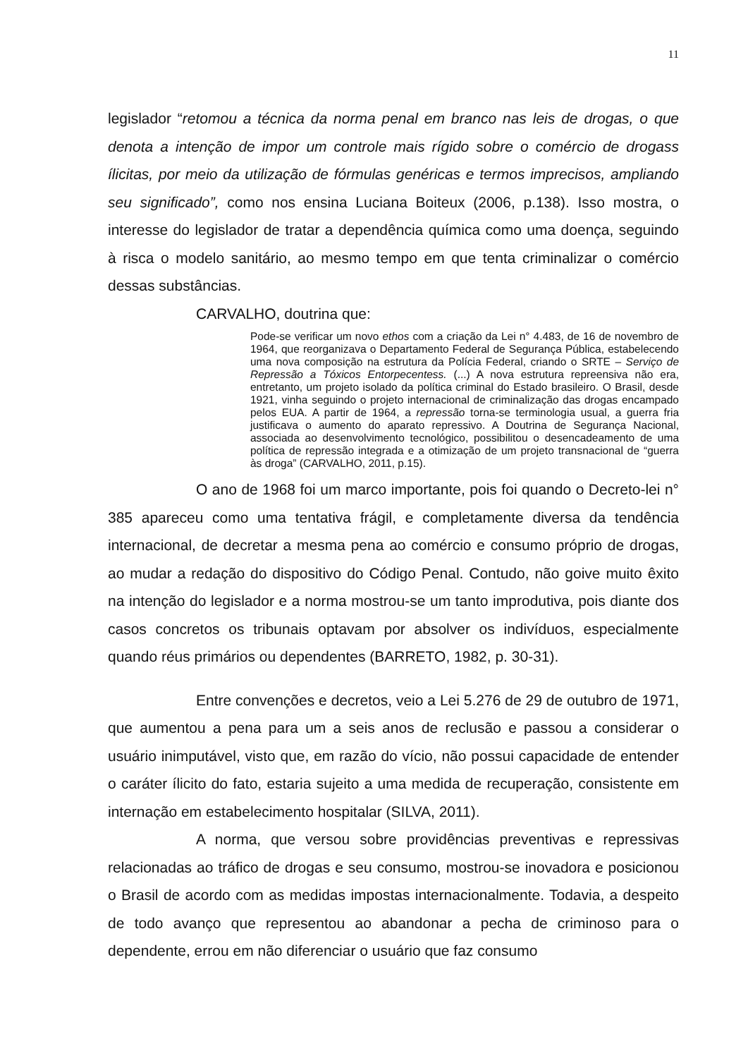11
legislador “retomou a técnica da norma penal em branco nas leis de drogas, o que denota a intenção de impor um controle mais rígido sobre o comércio de drogass ílicitas, por meio da utilização de fórmulas genéricas e termos imprecisos, ampliando seu significado”, como nos ensina Luciana Boiteux (2006, p.138). Isso mostra, o interesse do legislador de tratar a dependência química como uma doença, seguindo à risca o modelo sanitário, ao mesmo tempo em que tenta criminalizar o comércio dessas substâncias.
CARVALHO, doutrina que:
Pode-se verificar um novo ethos com a criação da Lei n° 4.483, de 16 de novembro de 1964, que reorganizava o Departamento Federal de Segurança Pública, estabelecendo uma nova composição na estrutura da Polícia Federal, criando o SRTE – Serviço de Repressão a Tóxicos Entorpecentess. (...) A nova estrutura repreensiva não era, entretanto, um projeto isolado da política criminal do Estado brasileiro. O Brasil, desde 1921, vinha seguindo o projeto internacional de criminalização das drogas encampado pelos EUA. A partir de 1964, a repressão torna-se terminologia usual, a guerra fria justificava o aumento do aparato repressivo. A Doutrina de Segurança Nacional, associada ao desenvolvimento tecnológico, possibilitou o desencadeamento de uma política de repressão integrada e a otimização de um projeto transnacional de “guerra às droga” (CARVALHO, 2011, p.15).
O ano de 1968 foi um marco importante, pois foi quando o Decreto-lei n° 385 apareceu como uma tentativa frágil, e completamente diversa da tendência internacional, de decretar a mesma pena ao comércio e consumo próprio de drogas, ao mudar a redação do dispositivo do Código Penal. Contudo, não goive muito êxito na intenção do legislador e a norma mostrou-se um tanto improdutiva, pois diante dos casos concretos os tribunais optavam por absolver os indivíduos, especialmente quando réus primários ou dependentes (BARRETO, 1982, p. 30-31).
Entre convenções e decretos, veio a Lei 5.276 de 29 de outubro de 1971, que aumentou a pena para um a seis anos de reclusão e passou a considerar o usuário inimputável, visto que, em razão do vício, não possui capacidade de entender o caráter ílicito do fato, estaria sujeito a uma medida de recuperação, consistente em internação em estabelecimento hospitalar (SILVA, 2011).
A norma, que versou sobre providências preventivas e repressivas relacionadas ao tráfico de drogas e seu consumo, mostrou-se inovadora e posicionou o Brasil de acordo com as medidas impostas internacionalmente. Todavia, a despeito de todo avanço que representou ao abandonar a pecha de criminoso para o dependente, errou em não diferenciar o usuário que faz consumo